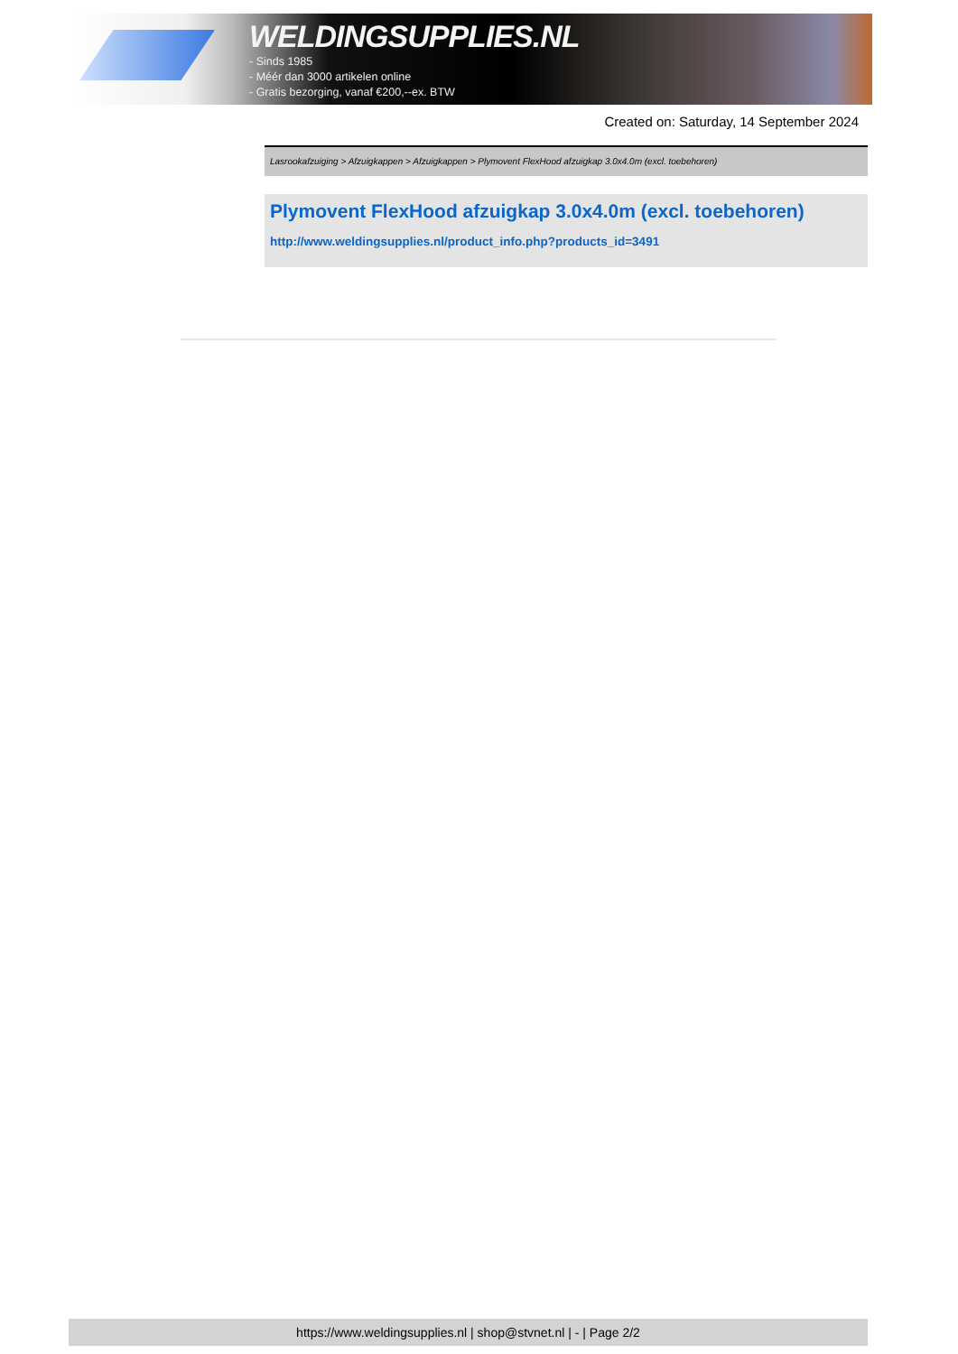WELDINGSUPPLIES.NL
- Sinds 1985
- Méér dan 3000 artikelen online
- Gratis bezorging, vanaf €200,--ex. BTW
Created on: Saturday, 14 September 2024
Lasrookafzuiging > Afzuigkappen > Afzuigkappen > Plymovent FlexHood afzuigkap 3.0x4.0m (excl. toebehoren)
Plymovent FlexHood afzuigkap 3.0x4.0m (excl. toebehoren)
http://www.weldingsupplies.nl/product_info.php?products_id=3491
https://www.weldingsupplies.nl | shop@stvnet.nl | - | Page 2/2